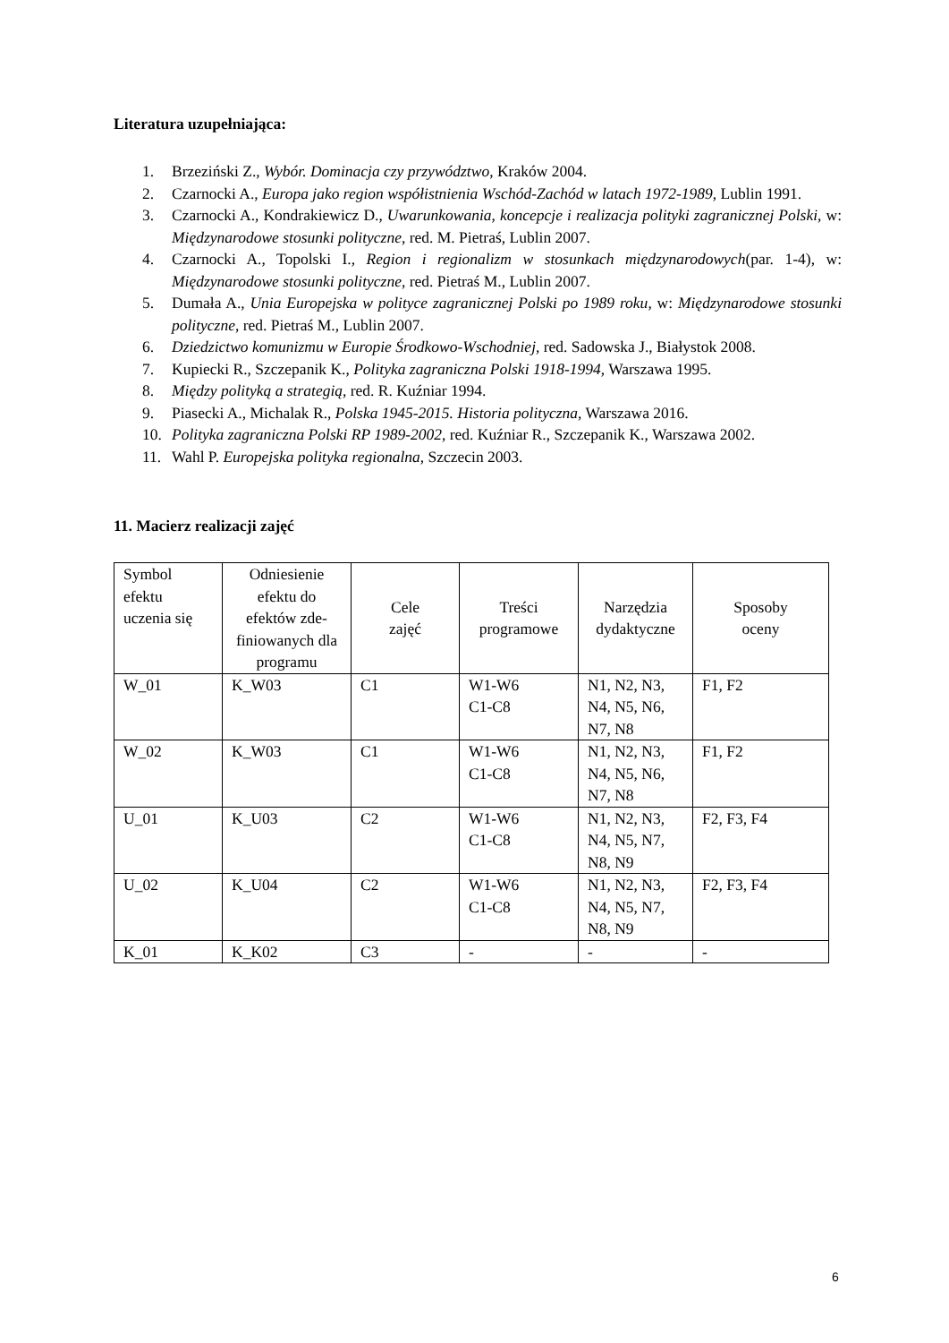Literatura uzupełniająca:
1. Brzeziński Z., Wybór. Dominacja czy przywództwo, Kraków 2004.
2. Czarnocki A., Europa jako region współistnienia Wschód-Zachód w latach 1972-1989, Lublin 1991.
3. Czarnocki A., Kondrakiewicz D., Uwarunkowania, koncepcje i realizacja polityki zagranicznej Polski, w: Międzynarodowe stosunki polityczne, red. M. Pietraś, Lublin 2007.
4. Czarnocki A., Topolski I., Region i regionalizm w stosunkach międzynarodowych(par. 1-4), w: Międzynarodowe stosunki polityczne, red. Pietraś M., Lublin 2007.
5. Dumała A., Unia Europejska w polityce zagranicznej Polski po 1989 roku, w: Międzynarodowe stosunki polityczne, red. Pietraś M., Lublin 2007.
6. Dziedzictwo komunizmu w Europie Środkowo-Wschodniej, red. Sadowska J., Białystok 2008.
7. Kupiecki R., Szczepanik K., Polityka zagraniczna Polski 1918-1994, Warszawa 1995.
8. Między polityką a strategią, red. R. Kuźniar 1994.
9. Piasecki A., Michalak R., Polska 1945-2015. Historia polityczna, Warszawa 2016.
10. Polityka zagraniczna Polski RP 1989-2002, red. Kuźniar R., Szczepanik K., Warszawa 2002.
11. Wahl P. Europejska polityka regionalna, Szczecin 2003.
11. Macierz realizacji zajęć
| Symbol efektu uczenia się | Odniesienie efektu do efektów zde-finiowanych dla programu | Cele zajęć | Treści programowe | Narzędzia dydaktyczne | Sposoby oceny |
| W_01 | K_W03 | C1 | W1-W6 C1-C8 | N1, N2, N3, N4, N5, N6, N7, N8 | F1, F2 |
| W_02 | K_W03 | C1 | W1-W6 C1-C8 | N1, N2, N3, N4, N5, N6, N7, N8 | F1, F2 |
| U_01 | K_U03 | C2 | W1-W6 C1-C8 | N1, N2, N3, N4, N5, N7, N8, N9 | F2, F3, F4 |
| U_02 | K_U04 | C2 | W1-W6 C1-C8 | N1, N2, N3, N4, N5, N7, N8, N9 | F2, F3, F4 |
| K_01 | K_K02 | C3 | - | - | - |
6